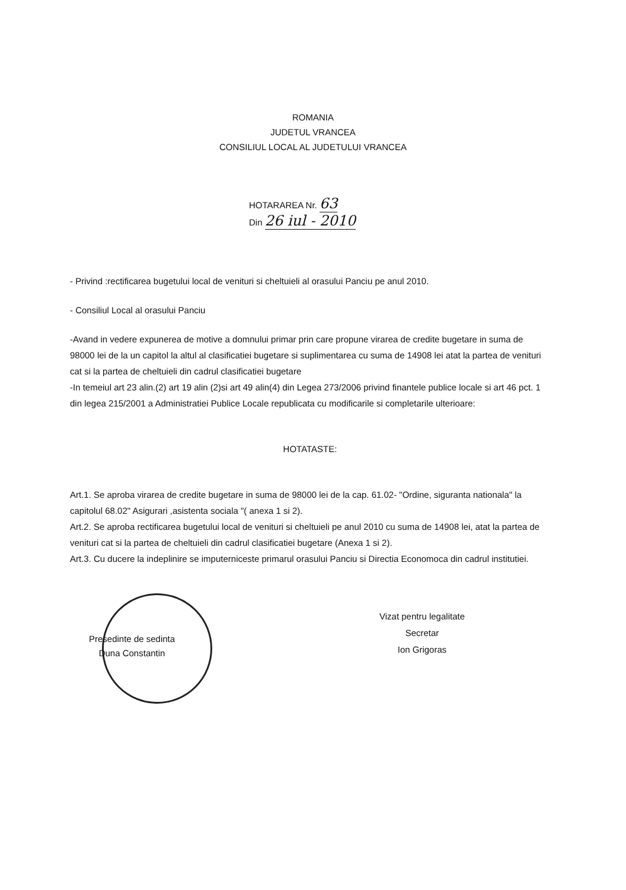ROMANIA
JUDETUL VRANCEA
CONSILIUL LOCAL AL JUDETULUI VRANCEA
HOTARAREA Nr. 63
Din 26 iul - 2010
- Privind :rectificarea bugetului local de venituri si cheltuieli al orasului Panciu pe anul 2010.
- Consiliul Local al orasului Panciu
-Avand in vedere expunerea de motive a domnului primar prin care propune virarea de credite bugetare in suma de 98000 lei de la un capitol la altul al clasificatiei bugetare si suplimentarea cu suma de 14908 lei atat la partea de venituri cat si la partea de cheltuieli din cadrul clasificatiei bugetare
-In temeiul art 23 alin.(2) art 19 alin (2)si art 49 alin(4) din Legea 273/2006 privind finantele publice locale si art 46 pct. 1 din legea 215/2001 a Administratiei Publice Locale republicata cu modificarile si completarile ulterioare:
HOTATASTE:
Art.1. Se aproba virarea de credite bugetare in suma de 98000 lei de la cap. 61.02- "Ordine, siguranta nationala" la capitolul 68.02" Asigurari ,asistenta sociala "( anexa 1 si 2).
Art.2. Se aproba rectificarea bugetului local de venituri si cheltuieli pe anul 2010 cu suma de 14908 lei, atat la partea de venituri cat si la partea de cheltuieli din cadrul clasificatiei bugetare (Anexa 1 si 2).
Art.3. Cu ducere la indeplinire se imputerniceste primarul orasului Panciu si Directia Economoca din cadrul institutiei.
Presedinte de sedinta
Duna Constantin
Vizat pentru legalitate
Secretar
Ion Grigoras